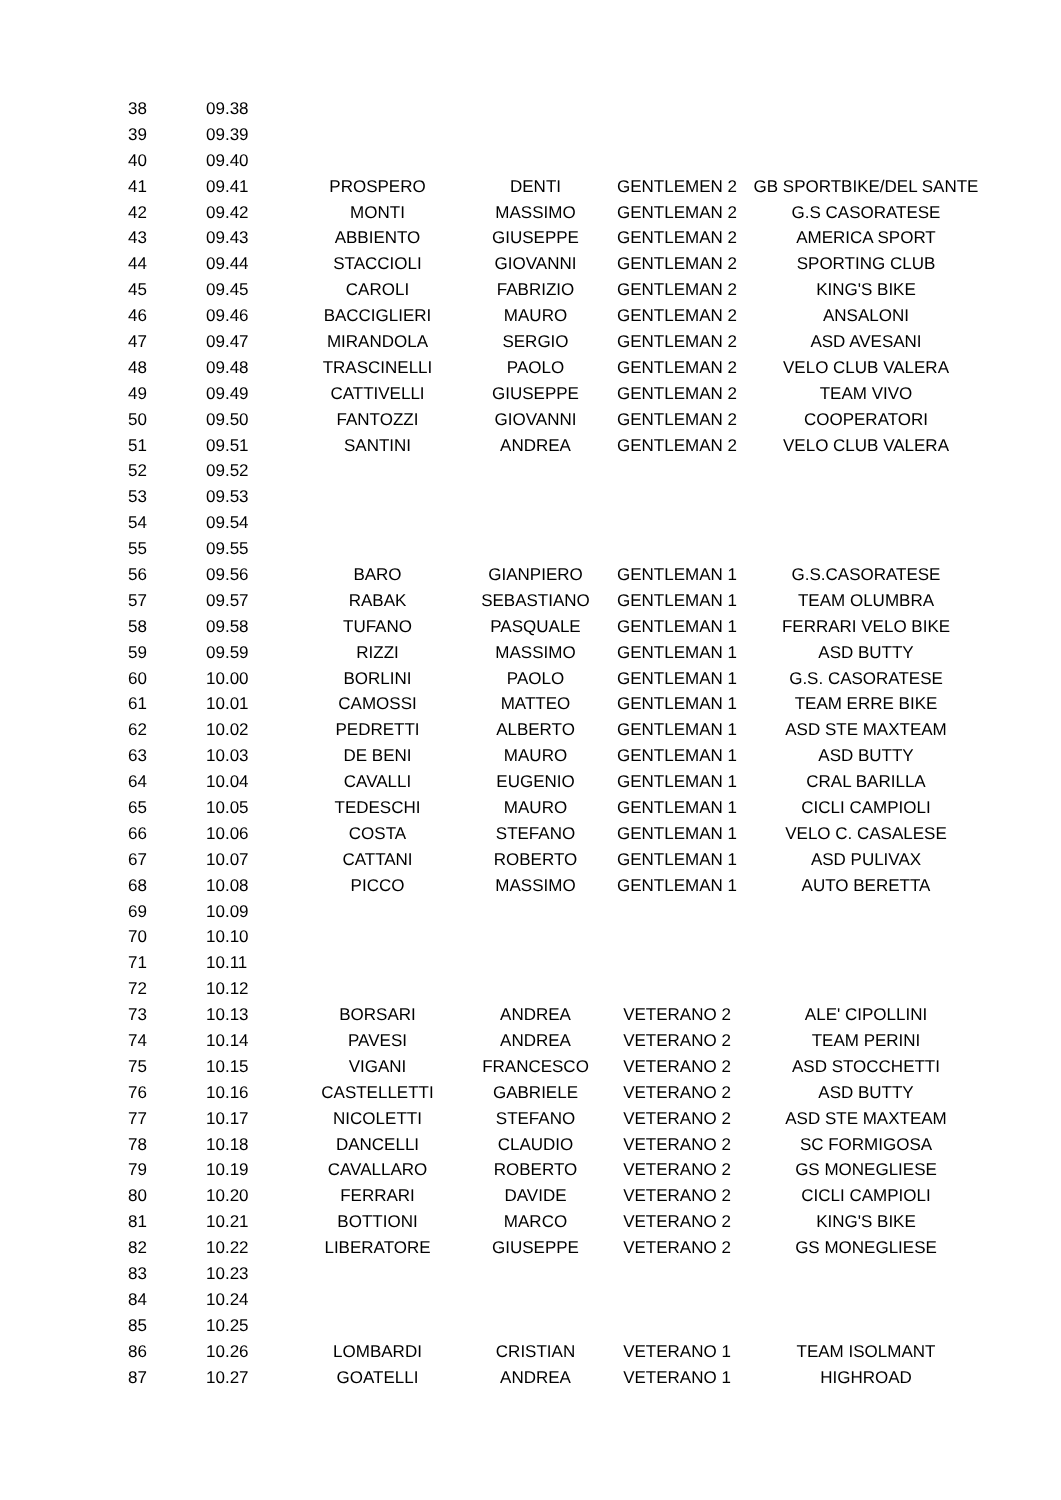| 38 | 09.38 | | | | |
| 39 | 09.39 | | | | |
| 40 | 09.40 | | | | |
| 41 | 09.41 | PROSPERO | DENTI | GENTLEMEN 2 | GB SPORTBIKE/DEL SANTE |
| 42 | 09.42 | MONTI | MASSIMO | GENTLEMAN 2 | G.S CASORATESE |
| 43 | 09.43 | ABBIENTO | GIUSEPPE | GENTLEMAN 2 | AMERICA SPORT |
| 44 | 09.44 | STACCIOLI | GIOVANNI | GENTLEMAN 2 | SPORTING CLUB |
| 45 | 09.45 | CAROLI | FABRIZIO | GENTLEMAN 2 | KING'S BIKE |
| 46 | 09.46 | BACCIGLIERI | MAURO | GENTLEMAN 2 | ANSALONI |
| 47 | 09.47 | MIRANDOLA | SERGIO | GENTLEMAN 2 | ASD AVESANI |
| 48 | 09.48 | TRASCINELLI | PAOLO | GENTLEMAN 2 | VELO CLUB VALERA |
| 49 | 09.49 | CATTIVELLI | GIUSEPPE | GENTLEMAN 2 | TEAM VIVO |
| 50 | 09.50 | FANTOZZI | GIOVANNI | GENTLEMAN 2 | COOPERATORI |
| 51 | 09.51 | SANTINI | ANDREA | GENTLEMAN 2 | VELO CLUB VALERA |
| 52 | 09.52 | | | | |
| 53 | 09.53 | | | | |
| 54 | 09.54 | | | | |
| 55 | 09.55 | | | | |
| 56 | 09.56 | BARO | GIANPIERO | GENTLEMAN 1 | G.S.CASORATESE |
| 57 | 09.57 | RABAK | SEBASTIANO | GENTLEMAN 1 | TEAM OLUMBRA |
| 58 | 09.58 | TUFANO | PASQUALE | GENTLEMAN 1 | FERRARI VELO BIKE |
| 59 | 09.59 | RIZZI | MASSIMO | GENTLEMAN 1 | ASD BUTTY |
| 60 | 10.00 | BORLINI | PAOLO | GENTLEMAN 1 | G.S. CASORATESE |
| 61 | 10.01 | CAMOSSI | MATTEO | GENTLEMAN 1 | TEAM ERRE BIKE |
| 62 | 10.02 | PEDRETTI | ALBERTO | GENTLEMAN 1 | ASD STE MAXTEAM |
| 63 | 10.03 | DE BENI | MAURO | GENTLEMAN 1 | ASD BUTTY |
| 64 | 10.04 | CAVALLI | EUGENIO | GENTLEMAN 1 | CRAL BARILLA |
| 65 | 10.05 | TEDESCHI | MAURO | GENTLEMAN 1 | CICLI CAMPIOLI |
| 66 | 10.06 | COSTA | STEFANO | GENTLEMAN 1 | VELO C. CASALESE |
| 67 | 10.07 | CATTANI | ROBERTO | GENTLEMAN 1 | ASD PULIVAX |
| 68 | 10.08 | PICCO | MASSIMO | GENTLEMAN 1 | AUTO BERETTA |
| 69 | 10.09 | | | | |
| 70 | 10.10 | | | | |
| 71 | 10.11 | | | | |
| 72 | 10.12 | | | | |
| 73 | 10.13 | BORSARI | ANDREA | VETERANO 2 | ALE' CIPOLLINI |
| 74 | 10.14 | PAVESI | ANDREA | VETERANO 2 | TEAM PERINI |
| 75 | 10.15 | VIGANI | FRANCESCO | VETERANO 2 | ASD STOCCHETTI |
| 76 | 10.16 | CASTELLETTI | GABRIELE | VETERANO 2 | ASD BUTTY |
| 77 | 10.17 | NICOLETTI | STEFANO | VETERANO 2 | ASD STE MAXTEAM |
| 78 | 10.18 | DANCELLI | CLAUDIO | VETERANO 2 | SC FORMIGOSA |
| 79 | 10.19 | CAVALLARO | ROBERTO | VETERANO 2 | GS MONEGLIESE |
| 80 | 10.20 | FERRARI | DAVIDE | VETERANO 2 | CICLI CAMPIOLI |
| 81 | 10.21 | BOTTIONI | MARCO | VETERANO 2 | KING'S BIKE |
| 82 | 10.22 | LIBERATORE | GIUSEPPE | VETERANO 2 | GS MONEGLIESE |
| 83 | 10.23 | | | | |
| 84 | 10.24 | | | | |
| 85 | 10.25 | | | | |
| 86 | 10.26 | LOMBARDI | CRISTIAN | VETERANO 1 | TEAM ISOLMANT |
| 87 | 10.27 | GOATELLI | ANDREA | VETERANO 1 | HIGHROAD |